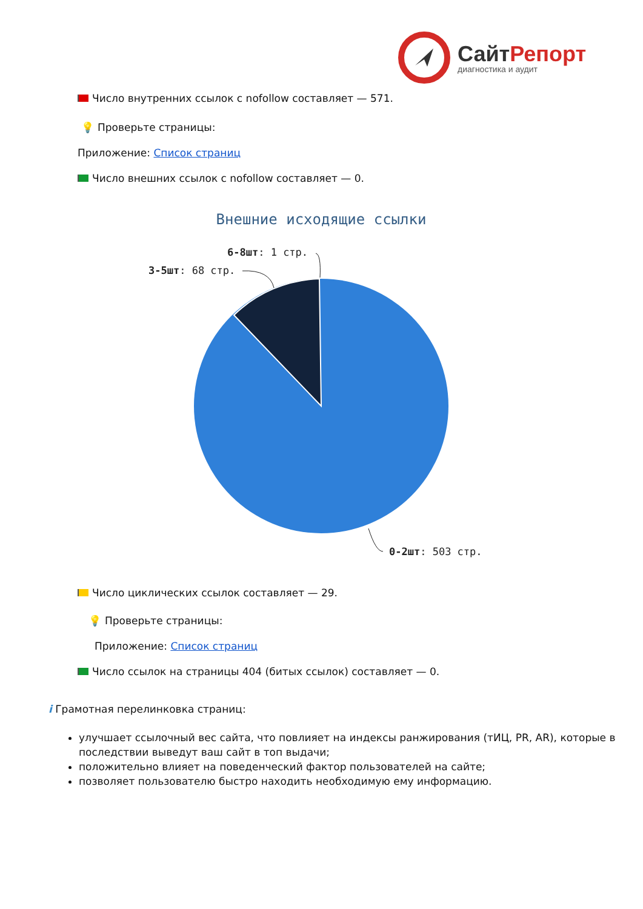СайтРепорт
диагностика и аудит
Число внутренних ссылок с nofollow составляет — 571.
💡 Проверьте страницы:
Приложение: Список страниц
Число внешних ссылок с nofollow составляет — 0.
Внешние исходящие ссылки
6-8шт: 1 стр.
3-5шт: 68 стр.
0-2шт: 503 стр.
Число циклических ссылок составляет — 29.
💡 Проверьте страницы:
Приложение: Список страниц
Число ссылок на страницы 404 (битых ссылок) составляет — 0.
i Грамотная перелинковка страниц:
улучшает ссылочный вес сайта, что повлияет на индексы ранжирования (тИЦ, PR, AR), которые в последствии выведут ваш сайт в топ выдачи;
положительно влияет на поведенческий фактор пользователей на сайте;
позволяет пользователю быстро находить необходимую ему информацию.